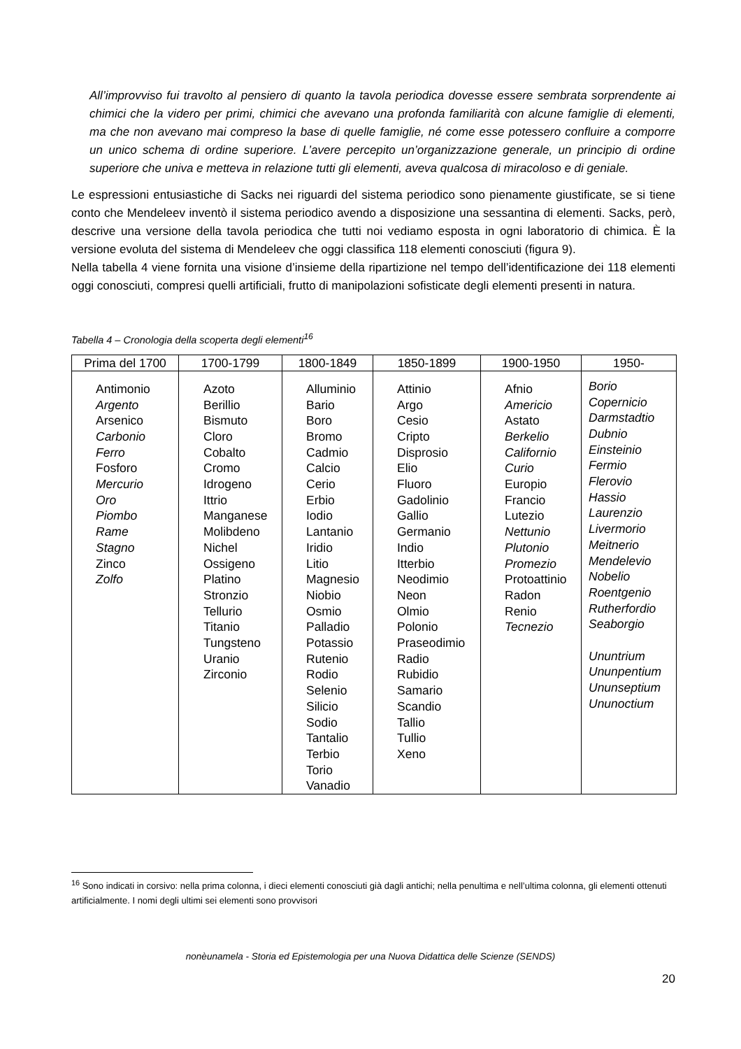All’improvviso fui travolto al pensiero di quanto la tavola periodica dovesse essere sembrata sorprendente ai chimici che la videro per primi, chimici che avevano una profonda familiarità con alcune famiglie di elementi, ma che non avevano mai compreso la base di quelle famiglie, né come esse potessero confluire a comporre un unico schema di ordine superiore. L’avere percepito un’organizzazione generale, un principio di ordine superiore che univa e metteva in relazione tutti gli elementi, aveva qualcosa di miracoloso e di geniale.
Le espressioni entusiastiche di Sacks nei riguardi del sistema periodico sono pienamente giustificate, se si tiene conto che Mendeleev inventò il sistema periodico avendo a disposizione una sessantina di elementi. Sacks, però, descrive una versione della tavola periodica che tutti noi vediamo esposta in ogni laboratorio di chimica. È la versione evoluta del sistema di Mendeleev che oggi classifica 118 elementi conosciuti (figura 9).
Nella tabella 4 viene fornita una visione d’insieme della ripartizione nel tempo dell’identificazione dei 118 elementi oggi conosciuti, compresi quelli artificiali, frutto di manipolazioni sofisticate degli elementi presenti in natura.
Tabella 4 – Cronologia della scoperta degli elementi<sup>16</sup>
| Prima del 1700 | 1700-1799 | 1800-1849 | 1850-1899 | 1900-1950 | 1950- |
| --- | --- | --- | --- | --- | --- |
| Antimonio Argento Arsenico Carbonio Ferro Fosforo Mercurio Oro Piombo Rame Stagno Zinco Zolfo | Azoto Berillio Bismuto Cloro Cobalto Cromo Idrogeno Ittrio Manganese Molibdeno Nichel Ossigeno Platino Stronzio Tellurio Titanio Tungsteno Uranio Zirconio | Alluminio Bario Boro Bromo Cadmio Calcio Cerio Erbio Iodio Lantanio Iridio Litio Magnesio Niobio Osmio Palladio Potassio Rutenio Rodio Selenio Silicio Sodio Tantalio Terbio Torio Vanadio | Attinio Argo Cesio Cripto Disprosio Elio Fluoro Gadolinio Gallio Germanio Indio Itterbio Neodimio Neon Olmio Polonio Praseodimio Radio Rubidio Samario Scandio Tallio Tullio Xeno | Afnio Americio Astato Berkelio Californio Curio Europio Francio Lutezio Nettunio Plutonio Promezio Protoattinio Radon Renio Tecnezio | Borio Copernicio Darmstadtio Dubnio Einsteinio Fermio Flerovio Hassio Laurenzio Livermorio Meitnerio Mendelevio Nobelio Roentgenio Rutherfordio Seaborgio Ununtrium Ununpentium Ununseptium Ununoctium |
<sup>16</sup> Sono indicati in corsivo: nella prima colonna, i dieci elementi conosciuti già dagli antichi; nella penultima e nell’ultima colonna, gli elementi ottenuti artificialmente. I nomi degli ultimi sei elementi sono provvisori
nonèunamela - Storia ed Epistemologia per una Nuova Didattica delle Scienze (SENDS)
20